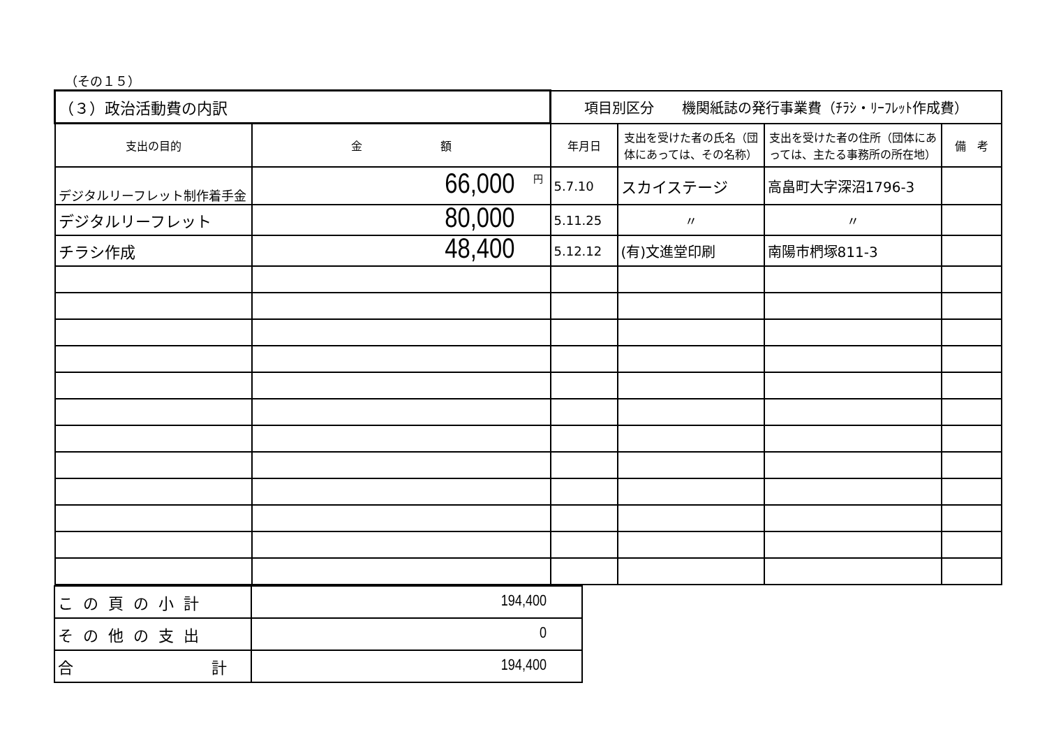（その１５）
| （３）政治活動費の内訳 | | 項目別区分 機関紙誌の発行事業費（ﾁﾗｼ・ﾘｰﾌﾚｯﾄ作成費） | | | |
| 支出の目的 | 金 額 | 年月日 | 支出を受けた者の氏名（団体にあっては、その名称） | 支出を受けた者の住所（団体にあっては、主たる事務所の所在地） | 備 考 |
| デジタルリーフレット制作着手金 | 円 66,000 | 5.7.10 | スカイステージ | 高畠町大字深沼1796-3 | |
| デジタルリーフレット | 80,000 | 5.11.25 | 〃 | 〃 | |
| チラシ作成 | 48,400 | 5.12.12 | (有)文進堂印刷 | 南陽市椚塚811-3 | |
| この頁の小計 | 194,400 |
| その他の支出 | 0 |
| 合 計 | 194,400 |